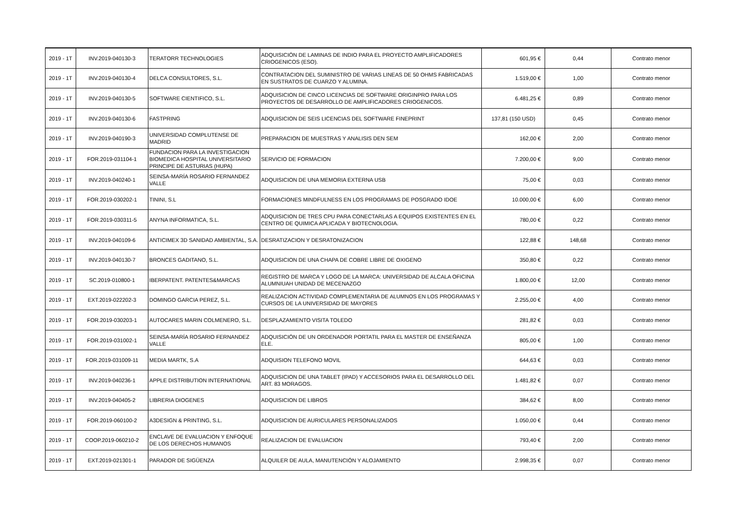| 2019 - 1T | INV.2019-040130-3 | TERATORR TECHNOLOGIES | ADQUISICIÓN DE LAMINAS DE INDIO PARA EL PROYECTO AMPLIFICADORES CRIOGENICOS (ESO). | 601,95 € | 0,44 | Contrato menor |
| 2019 - 1T | INV.2019-040130-4 | DELCA CONSULTORES, S.L. | CONTRATACION DEL SUMINISTRO DE VARIAS LINEAS DE 50 OHMS FABRICADAS EN SUSTRATOS DE CUARZO Y ALUMINA. | 1.519,00 € | 1,00 | Contrato menor |
| 2019 - 1T | INV.2019-040130-5 | SOFTWARE CIENTIFICO, S.L. | ADQUISICION DE CINCO LICENCIAS DE SOFTWARE ORIGINPRO PARA LOS PROYECTOS DE DESARROLLO DE AMPLIFICADORES CRIOGENICOS. | 6.481,25 € | 0,89 | Contrato menor |
| 2019 - 1T | INV.2019-040130-6 | FASTPRING | ADQUISICION DE SEIS LICENCIAS DEL SOFTWARE FINEPRINT | 137,81 (150 USD) | 0,45 | Contrato menor |
| 2019 - 1T | INV.2019-040190-3 | UNIVERSIDAD COMPLUTENSE DE MADRID | PREPARACION DE MUESTRAS Y ANALISIS DEN SEM | 162,00 € | 2,00 | Contrato menor |
| 2019 - 1T | FOR.2019-031104-1 | FUNDACION PARA LA INVESTIGACION BIOMEDICA HOSPITAL UNIVERSITARIO PRINCIPE DE ASTURIAS (HUPA) | SERVICIO DE FORMACION | 7.200,00 € | 9,00 | Contrato menor |
| 2019 - 1T | INV.2019-040240-1 | SEINSA-MARÍA ROSARIO FERNANDEZ VALLE | ADQUISICION DE UNA MEMORIA EXTERNA USB | 75,00 € | 0,03 | Contrato menor |
| 2019 - 1T | FOR.2019-030202-1 | TININI, S.L | FORMACIONES MINDFULNESS EN LOS PROGRAMAS DE POSGRADO IDOE | 10.000,00 € | 6,00 | Contrato menor |
| 2019 - 1T | FOR.2019-030311-5 | ANYNA INFORMATICA, S.L. | ADQUISICION DE TRES CPU PARA CONECTARLAS A EQUIPOS EXISTENTES EN EL CENTRO DE QUIMICA APLICADA Y BIOTECNOLOGIA. | 780,00 € | 0,22 | Contrato menor |
| 2019 - 1T | INV.2019-040109-6 | ANTICIMEX 3D SANIDAD AMBIENTAL, S.A. | DESRATIZACION Y DESRATONIZACION | 122,88 € | 148,68 | Contrato menor |
| 2019 - 1T | INV.2019-040130-7 | BRONCES GADITANO, S.L. | ADQUISICION DE UNA CHAPA DE COBRE LIBRE DE OXIGENO | 350,80 € | 0,22 | Contrato menor |
| 2019 - 1T | SC.2019-010800-1 | IBERPATENT. PATENTES&MARCAS | REGISTRO DE MARCA Y LOGO DE LA MARCA: UNIVERSIDAD DE ALCALA OFICINA ALUMNIUAH UNIDAD DE MECENAZGO | 1.800,00 € | 12,00 | Contrato menor |
| 2019 - 1T | EXT.2019-022202-3 | DOMINGO GARCIA PEREZ, S.L. | REALIZACION ACTIVIDAD COMPLEMENTARIA DE ALUMNOS EN LOS PROGRAMAS Y CURSOS DE LA UNIVERSIDAD DE MAYORES | 2.255,00 € | 4,00 | Contrato menor |
| 2019 - 1T | FOR.2019-030203-1 | AUTOCARES MARIN COLMENERO, S.L. | DESPLAZAMIENTO VISITA TOLEDO | 281,82 € | 0,03 | Contrato menor |
| 2019 - 1T | FOR.2019-031002-1 | SEINSA-MARÍA ROSARIO FERNANDEZ VALLE | ADQUISICIÓN DE UN ORDENADOR PORTATIL PARA EL MASTER DE ENSEÑANZA ELE. | 805,00 € | 1,00 | Contrato menor |
| 2019 - 1T | FOR.2019-031009-11 | MEDIA MARTK, S.A | ADQUISION TELEFONO MOVIL | 644,63 € | 0,03 | Contrato menor |
| 2019 - 1T | INV.2019-040236-1 | APPLE DISTRIBUTION INTERNATIONAL | ADQUISICION DE UNA TABLET (IPAD) Y ACCESORIOS PARA EL DESARROLLO DEL ART. 83 MORAGOS. | 1.481,82 € | 0,07 | Contrato menor |
| 2019 - 1T | INV.2019-040405-2 | LIBRERIA DIOGENES | ADQUISICION DE LIBROS | 384,62 € | 8,00 | Contrato menor |
| 2019 - 1T | FOR.2019-060100-2 | A3DESIGN & PRINTING, S.L. | ADQUISICION DE AURICULARES PERSONALIZADOS | 1.050,00 € | 0,44 | Contrato menor |
| 2019 - 1T | COOP.2019-060210-2 | ENCLAVE DE EVALUACION Y ENFOQUE DE LOS DERECHOS HUMANOS | REALIZACION DE EVALUACION | 793,40 € | 2,00 | Contrato menor |
| 2019 - 1T | EXT.2019-021301-1 | PARADOR DE SIGÜENZA | ALQUILER DE AULA, MANUTENCIÓN Y ALOJAMIENTO | 2.998,35 € | 0,07 | Contrato menor |